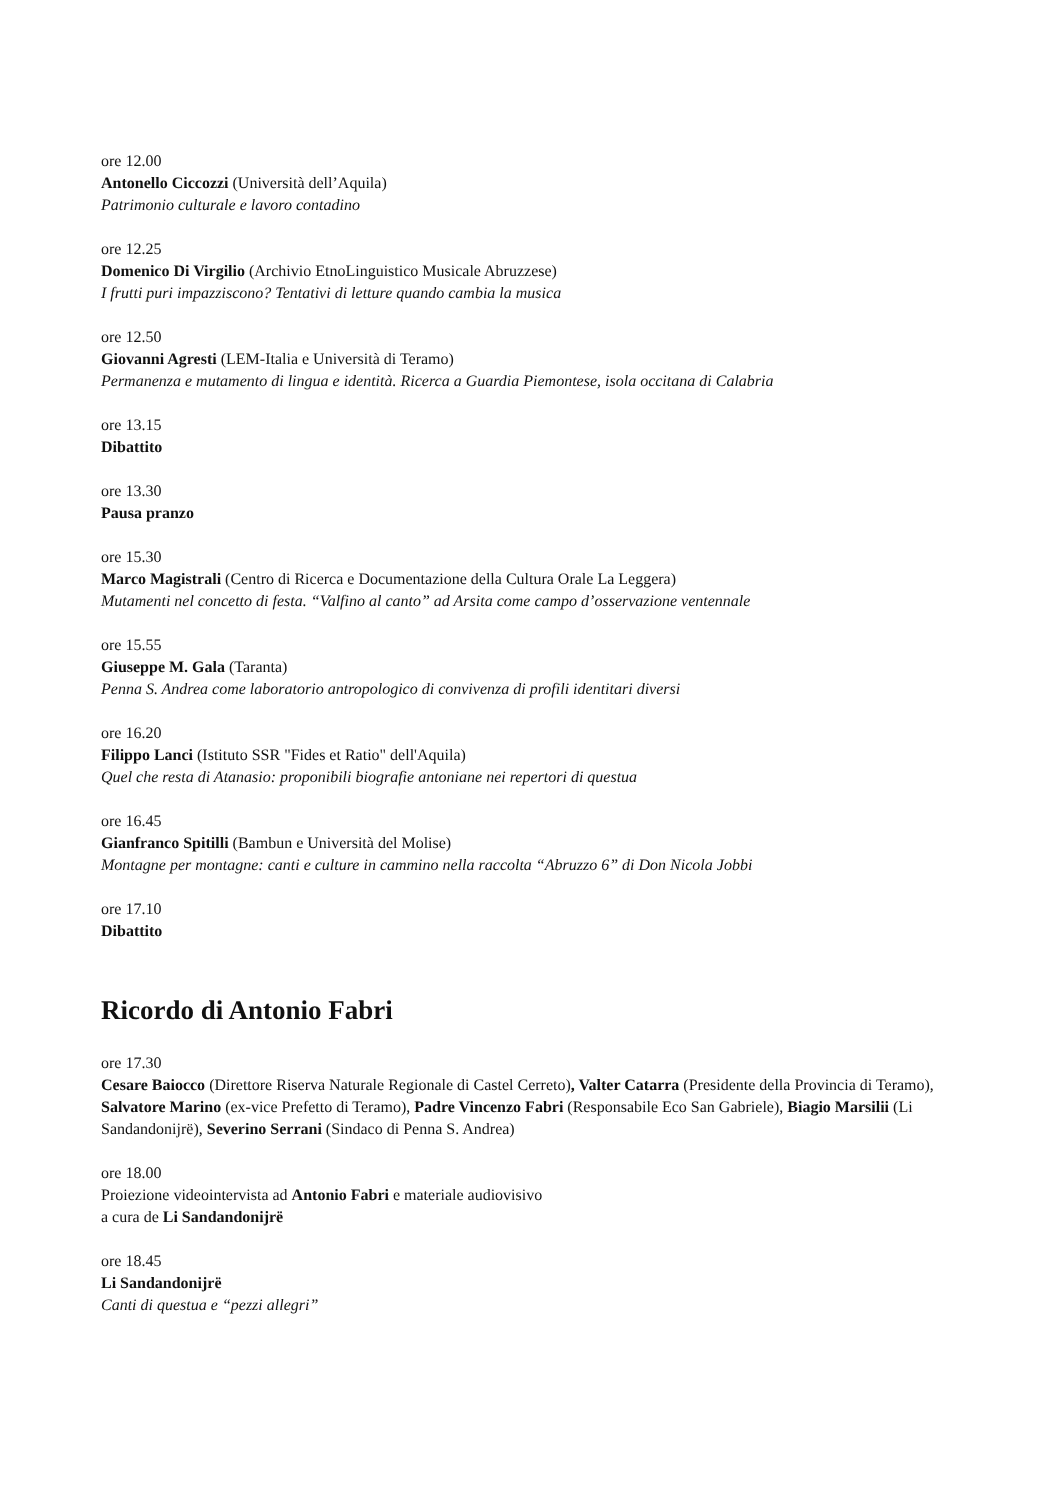ore 12.00
Antonello Ciccozzi (Università dell’Aquila)
Patrimonio culturale e lavoro contadino
ore 12.25
Domenico Di Virgilio (Archivio EtnoLinguistico Musicale Abruzzese)
I frutti puri impazziscono? Tentativi di letture quando cambia la musica
ore 12.50
Giovanni Agresti (LEM-Italia e Università di Teramo)
Permanenza e mutamento di lingua e identità. Ricerca a Guardia Piemontese, isola occitana di Calabria
ore 13.15
Dibattito
ore 13.30
Pausa pranzo
ore 15.30
Marco Magistrali (Centro di Ricerca e Documentazione della Cultura Orale La Leggera)
Mutamenti nel concetto di festa. “Valfino al canto” ad Arsita come campo d’osservazione ventennale
ore 15.55
Giuseppe M. Gala (Taranta)
Penna S. Andrea come laboratorio antropologico di convivenza di profili identitari diversi
ore 16.20
Filippo Lanci (Istituto SSR "Fides et Ratio" dell'Aquila)
Quel che resta di Atanasio: proponibili biografie antoniane nei repertori di questua
ore 16.45
Gianfranco Spitilli (Bambun e Università del Molise)
Montagne per montagne: canti e culture in cammino nella raccolta “Abruzzo 6” di Don Nicola Jobbi
ore 17.10
Dibattito
Ricordo di Antonio Fabri
ore 17.30
Cesare Baiocco (Direttore Riserva Naturale Regionale di Castel Cerreto), Valter Catarra (Presidente della Provincia di Teramo), Salvatore Marino (ex-vice Prefetto di Teramo), Padre Vincenzo Fabri (Responsabile Eco San Gabriele), Biagio Marsilii (Li Sandandonijrë), Severino Serrani (Sindaco di Penna S. Andrea)
ore 18.00
Proiezione videointervista ad Antonio Fabri e materiale audiovisivo
a cura de Li Sandandonijrë
ore 18.45
Li Sandandonijrë
Canti di questua e “pezzi allegri”